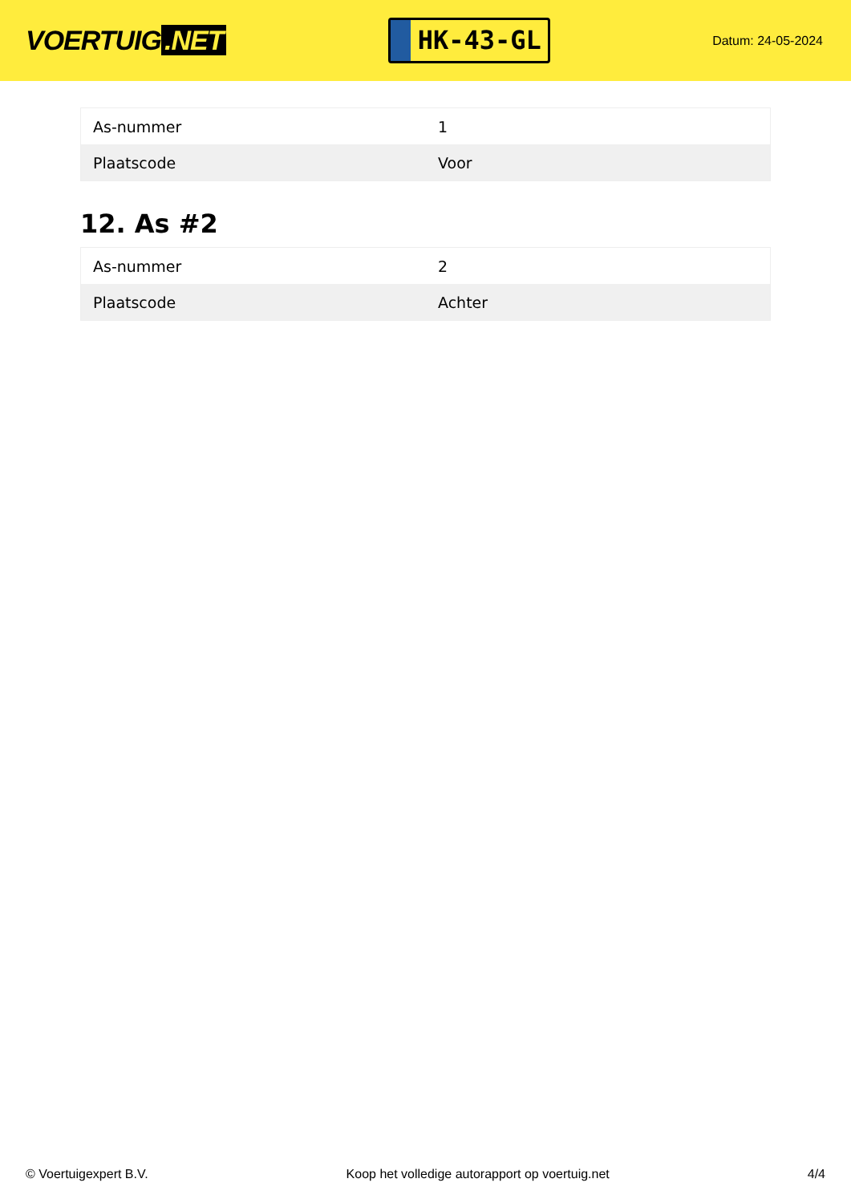VOERTUIG.NET
HK-43-GL
Datum: 24-05-2024
| As-nummer | 1 |
| Plaatscode | Voor |
12. As #2
| As-nummer | 2 |
| Plaatscode | Achter |
© Voertuigexpert B.V. Koop het volledige autorapport op voertuig.net 4/4